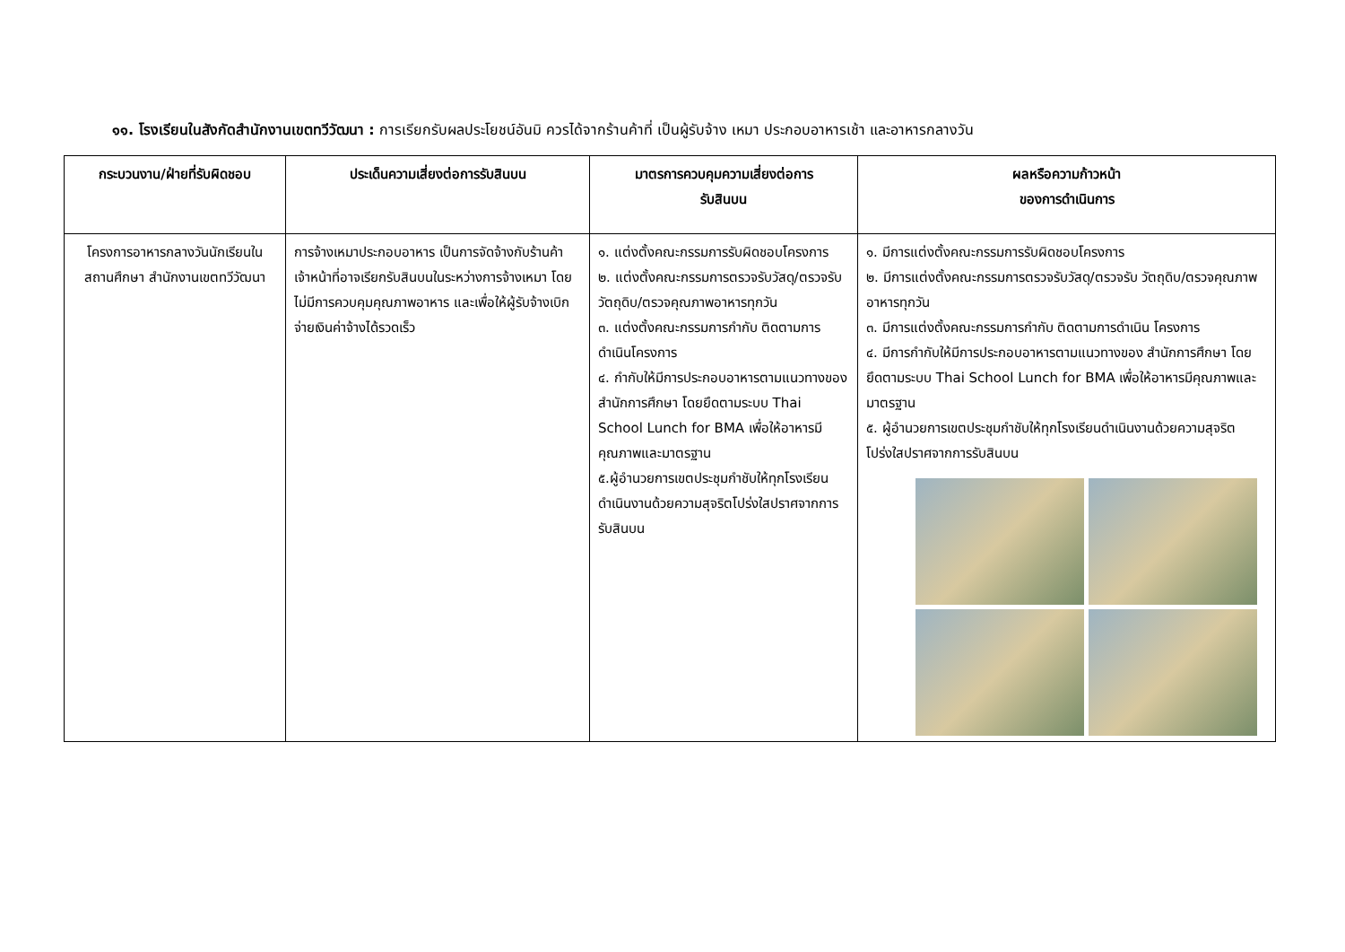๑๑. โรงเรียนในสังกัดสำนักงานเขตทวีวัฒนา : การเรียกรับผลประโยชน์อันมิ ควรได้จากร้านค้าที่ เป็นผู้รับจ้าง เหมา ประกอบอาหารเช้า และอาหารกลางวัน
| กระบวนงาน/ฝ่ายที่รับผิดชอบ | ประเด็นความเสี่ยงต่อการรับสินบน | มาตรการควบคุมความเสี่ยงต่อการ รับสินบน | ผลหรือความก้าวหน้า ของการดำเนินการ |
| --- | --- | --- | --- |
| โครงการอาหารกลางวันนักเรียนในสถานศึกษา สำนักงานเขตทวีวัฒนา | การจ้างเหมาประกอบอาหาร เป็นการจัดจ้างกับร้านค้า เจ้าหน้าที่อาจเรียกรับสินบนในระหว่างการจ้างเหมา โดยไม่มีการควบคุมคุณภาพอาหาร และเพื่อให้ผู้รับจ้างเบิกจ่ายเงินค่าจ้างได้รวดเร็ว | ๑. แต่งตั้งคณะกรรมการรับผิดชอบโครงการ ๒. แต่งตั้งคณะกรรมการตรวจรับวัสดุ/ตรวจรับวัตถุดิบ/ตรวจคุณภาพอาหารทุกวัน ๓. แต่งตั้งคณะกรรมการกำกับ ติดตามการดำเนินโครงการ ๔. กำกับให้มีการประกอบอาหารตามแนวทางของสำนักการศึกษา โดยยึดตามระบบ Thai School Lunch for BMA เพื่อให้อาหารมีคุณภาพและมาตรฐาน ๕.ผู้อำนวยการเขตประชุมกำชับให้ทุกโรงเรียนดำเนินงานด้วยความสุจริตโปร่งใสปราศจากการรับสินบน | ๑. มีการแต่งตั้งคณะกรรมการรับผิดชอบโครงการ ๒. มีการแต่งตั้งคณะกรรมการตรวจรับวัสดุ/ตรวจรับ วัตถุดิบ/ตรวจคุณภาพอาหารทุกวัน ๓. มีการแต่งตั้งคณะกรรมการกำกับ ติดตามการดำเนิน โครงการ ๔. มีการกำกับให้มีการประกอบอาหารตามแนวทางของ สำนักการศึกษา โดยยึดตามระบบ Thai School Lunch for BMA เพื่อให้อาหารมีคุณภาพและมาตรฐาน ๕. ผู้อำนวยการเขตประชุมกำชับให้ทุกโรงเรียนดำเนินงานด้วยความสุจริตโปร่งใสปราศจากการรับสินบน |